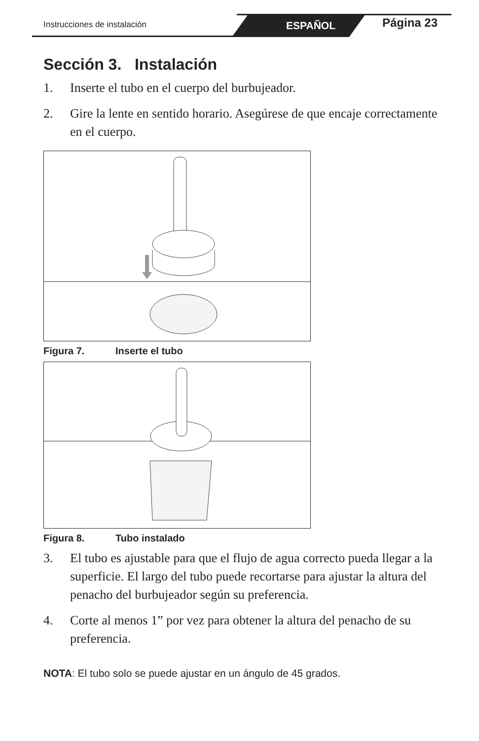Instrucciones de instalación ESPAÑOL Página 23
Sección 3. Instalación
1. Inserte el tubo en el cuerpo del burbujeador.
2. Gire la lente en sentido horario. Asegúrese de que encaje correctamente en el cuerpo.
Figura 7. Inserte el tubo
Figura 8. Tubo instalado
3. El tubo es ajustable para que el flujo de agua correcto pueda llegar a la superficie. El largo del tubo puede recortarse para ajustar la altura del penacho del burbujeador según su preferencia.
4. Corte al menos 1” por vez para obtener la altura del penacho de su preferencia.
NOTA: El tubo solo se puede ajustar en un ángulo de 45 grados.